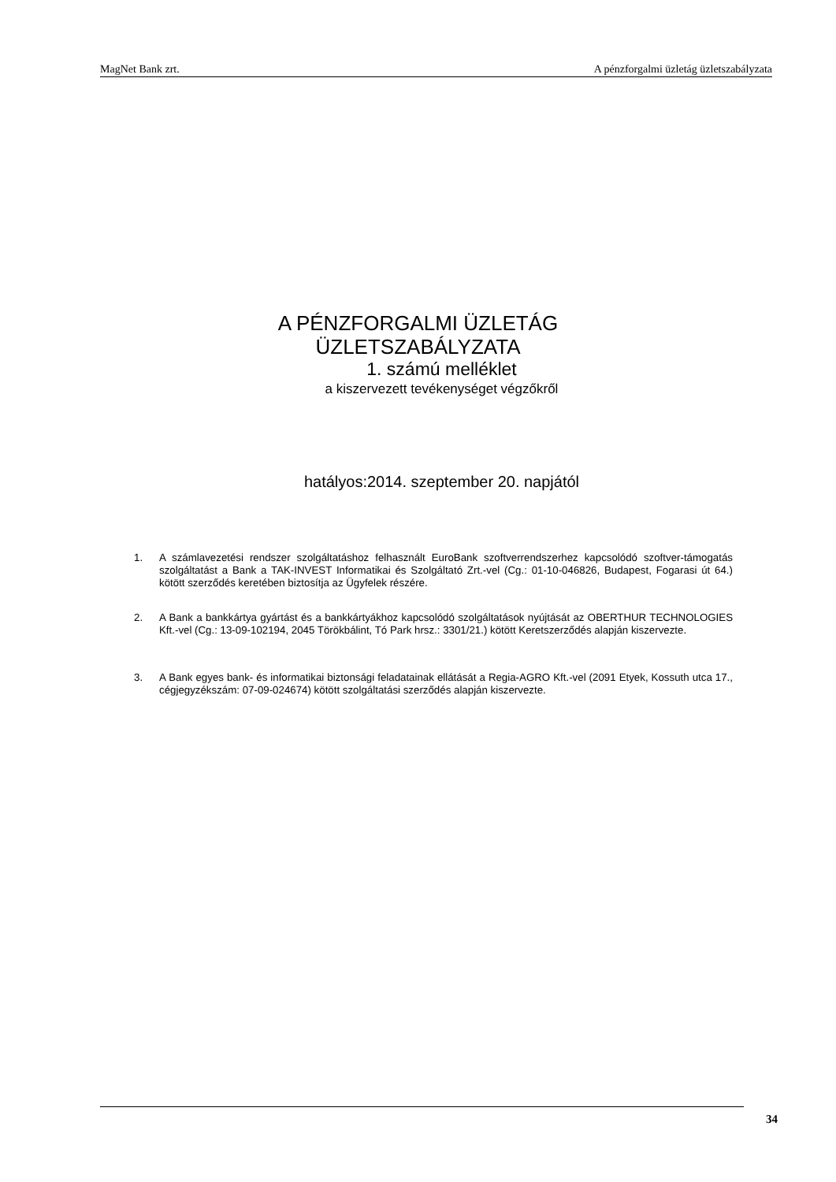MagNet Bank zrt. A pénzforgalmi üzletág üzletszabályzata
A PÉNZFORGALMI ÜZLETÁG
ÜZLETSZABÁLYZATA
1. számú melléklet
a kiszervezett tevékenységet végzőkről
hatályos:2014. szeptember 20. napjától
1. A számlavezetési rendszer szolgáltatáshoz felhasznált EuroBank szoftverrendszerhez kapcsolódó szoftver-támogatás szolgáltatást a Bank a TAK-INVEST Informatikai és Szolgáltató Zrt.-vel (Cg.: 01-10-046826, Budapest, Fogarasi út 64.) kötött szerződés keretében biztosítja az Ügyfelek részére.
2. A Bank a bankkártya gyártást és a bankkártyákhoz kapcsolódó szolgáltatások nyújtását az OBERTHUR TECHNOLOGIES Kft.-vel (Cg.: 13-09-102194, 2045 Törökbálint, Tó Park hrsz.: 3301/21.) kötött Keretszerződés alapján kiszervezte.
3. A Bank egyes bank- és informatikai biztonsági feladatainak ellátását a Regia-AGRO Kft.-vel (2091 Etyek, Kossuth utca 17., cégjegyzékszám: 07-09-024674) kötött szolgáltatási szerződés alapján kiszervezte.
34